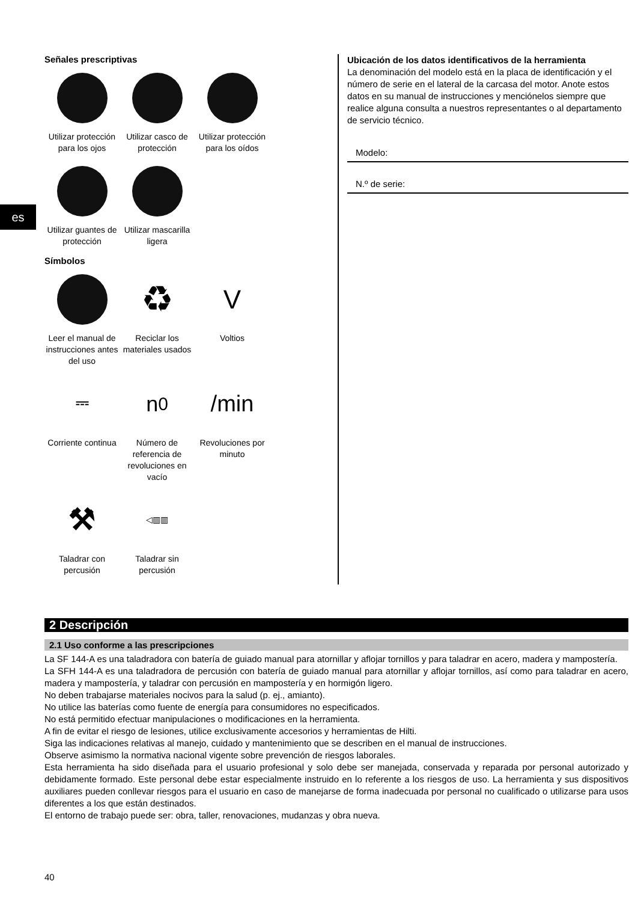es
Señales prescriptivas
Utilizar protección para los ojos
Utilizar casco de protección
Utilizar protección para los oídos
Utilizar guantes de protección
Utilizar mascarilla ligera
Símbolos
Leer el manual de instrucciones antes del uso
♻
Reciclar los materiales usados
V
Voltios
⎓
Corriente continua
n<sub>0</sub>
Número de referencia de revoluciones en vacío
/min
Revoluciones por minuto
⚒
Taladrar con percusión
◁▥▥
Taladrar sin percusión
Ubicación de los datos identificativos de la herramienta
La denominación del modelo está en la placa de identificación y el número de serie en el lateral de la carcasa del motor. Anote estos datos en su manual de instrucciones y menciónelos siempre que realice alguna consulta a nuestros representantes o al departamento de servicio técnico.
Modelo:
N.º de serie:
2 Descripción
2.1 Uso conforme a las prescripciones
La SF 144-A es una taladradora con batería de guiado manual para atornillar y aflojar tornillos y para taladrar en acero, madera y mampostería.
La SFH 144-A es una taladradora de percusión con batería de guiado manual para atornillar y aflojar tornillos, así como para taladrar en acero, madera y mampostería, y taladrar con percusión en mampostería y en hormigón ligero.
No deben trabajarse materiales nocivos para la salud (p. ej., amianto).
No utilice las baterías como fuente de energía para consumidores no especificados.
No está permitido efectuar manipulaciones o modificaciones en la herramienta.
A fin de evitar el riesgo de lesiones, utilice exclusivamente accesorios y herramientas de Hilti.
Siga las indicaciones relativas al manejo, cuidado y mantenimiento que se describen en el manual de instrucciones.
Observe asimismo la normativa nacional vigente sobre prevención de riesgos laborales.
Esta herramienta ha sido diseñada para el usuario profesional y solo debe ser manejada, conservada y reparada por personal autorizado y debidamente formado. Este personal debe estar especialmente instruido en lo referente a los riesgos de uso. La herramienta y sus dispositivos auxiliares pueden conllevar riesgos para el usuario en caso de manejarse de forma inadecuada por personal no cualificado o utilizarse para usos diferentes a los que están destinados.
El entorno de trabajo puede ser: obra, taller, renovaciones, mudanzas y obra nueva.
40